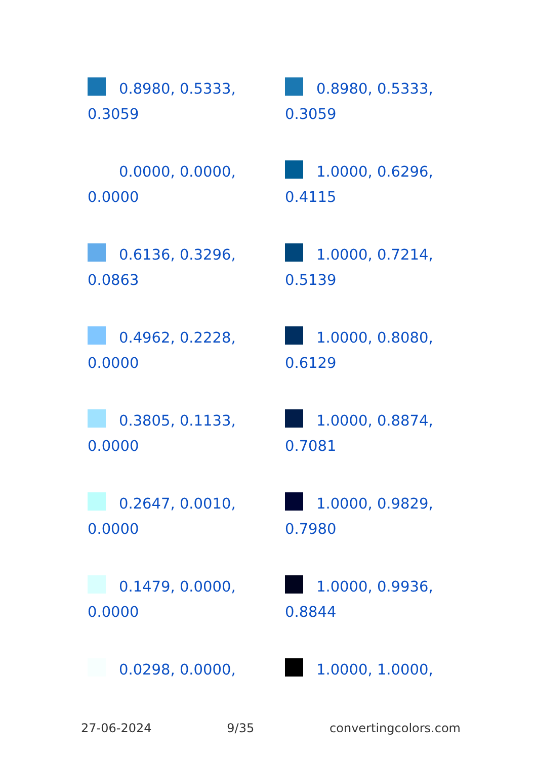0.8980, 0.5333,
0.3059
0.8980, 0.5333,
0.3059
0.0000, 0.0000,
0.0000
1.0000, 0.6296,
0.4115
0.6136, 0.3296,
0.0863
1.0000, 0.7214,
0.5139
0.4962, 0.2228,
0.0000
1.0000, 0.8080,
0.6129
0.3805, 0.1133,
0.0000
1.0000, 0.8874,
0.7081
0.2647, 0.0010,
0.0000
1.0000, 0.9829,
0.7980
0.1479, 0.0000,
0.0000
1.0000, 0.9936,
0.8844
0.0298, 0.0000,
1.0000, 1.0000,
27-06-2024 9/35 convertingcolors.com